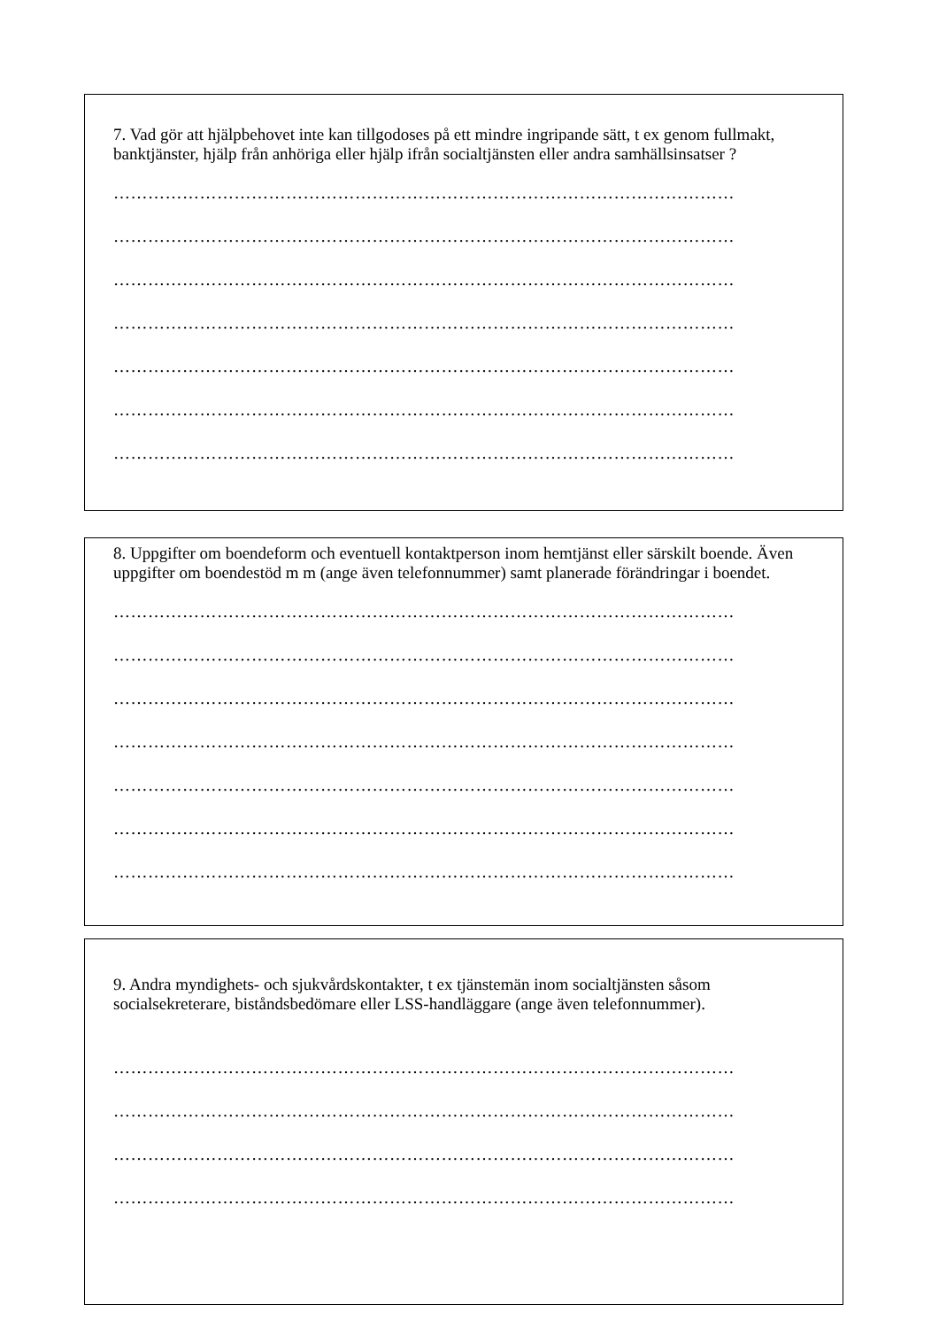7. Vad gör att hjälpbehovet inte kan tillgodoses på ett mindre ingripande sätt, t ex genom fullmakt, banktjänster, hjälp från anhöriga eller hjälp ifrån socialtjänsten eller andra samhällsinsatser ?
………………………………………………………………………………………………
………………………………………………………………………………………………
………………………………………………………………………………………………
………………………………………………………………………………………………
………………………………………………………………………………………………
………………………………………………………………………………………………
………………………………………………………………………………………………
8. Uppgifter om boendeform och eventuell kontaktperson inom hemtjänst eller särskilt boende. Även uppgifter om boendestöd m m (ange även telefonnummer) samt planerade förändringar i boendet.
………………………………………………………………………………………………
………………………………………………………………………………………………
………………………………………………………………………………………………
………………………………………………………………………………………………
………………………………………………………………………………………………
………………………………………………………………………………………………
………………………………………………………………………………………………
9. Andra myndighets- och sjukvårdskontakter, t ex tjänstemän inom socialtjänsten såsom socialsekreterare, biståndsbedömare eller LSS-handläggare (ange även telefonnummer).
………………………………………………………………………………………………
………………………………………………………………………………………………
………………………………………………………………………………………………
………………………………………………………………………………………………